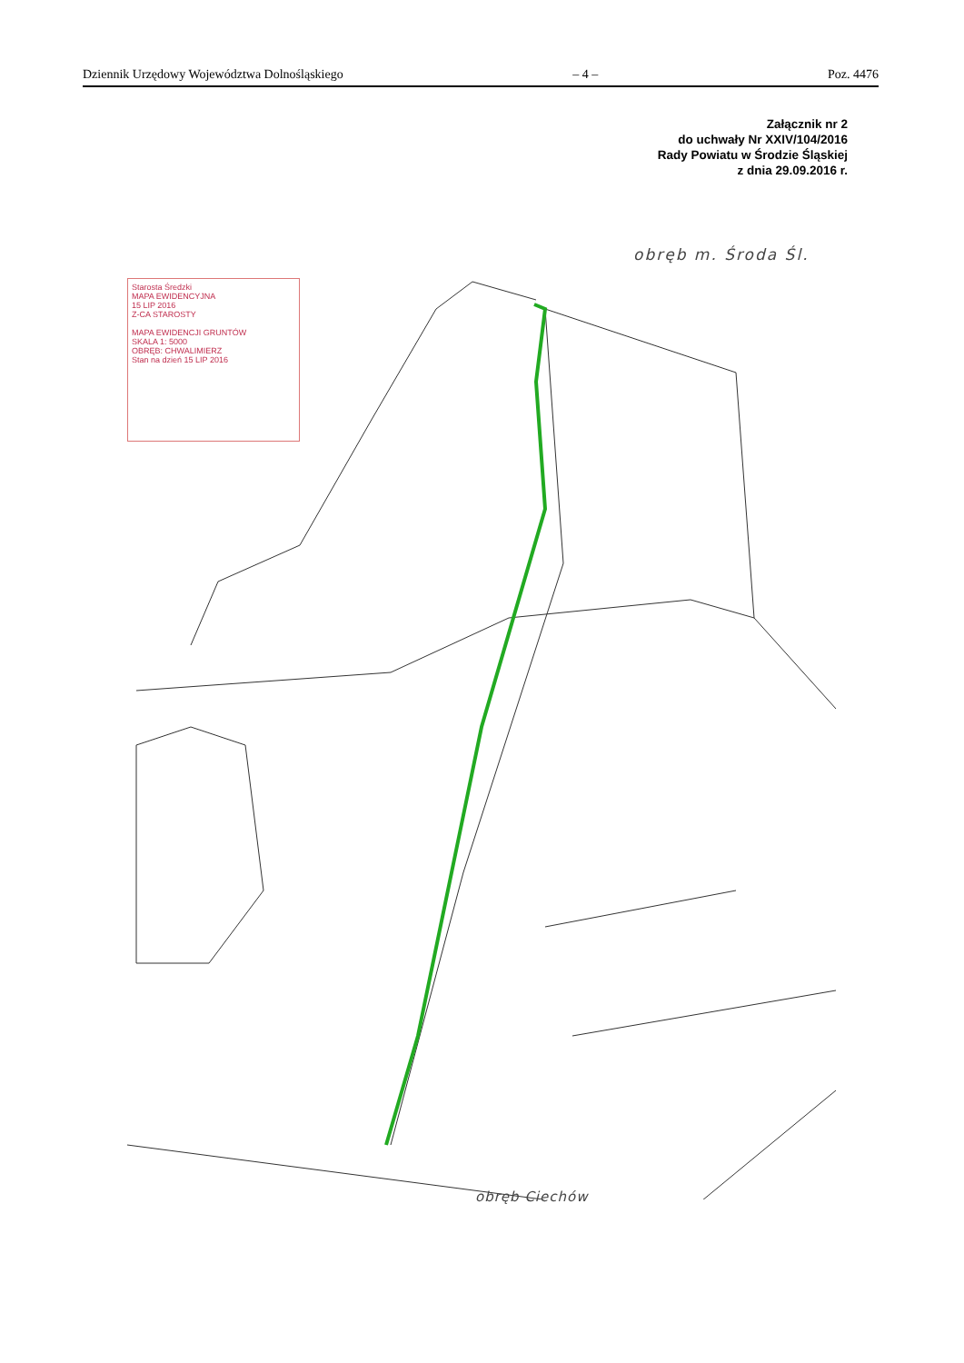Dziennik Urzędowy Województwa Dolnośląskiego – 4 – Poz. 4476
Załącznik nr 2
do uchwały Nr XXIV/104/2016
Rady Powiatu w Środzie Śląskiej
z dnia 29.09.2016 r.
obręb m. Środa Śl.
Starosta Średzki
MAPA EWIDENCYJNA
15 LIP 2016
Z-CA STAROSTY
MAPA EWIDENCJI GRUNTÓW
SKALA 1: 5000
OBRĘB: CHWALIMIERZ
Stan na dzień 15 LIP 2016
obręb Ciechów